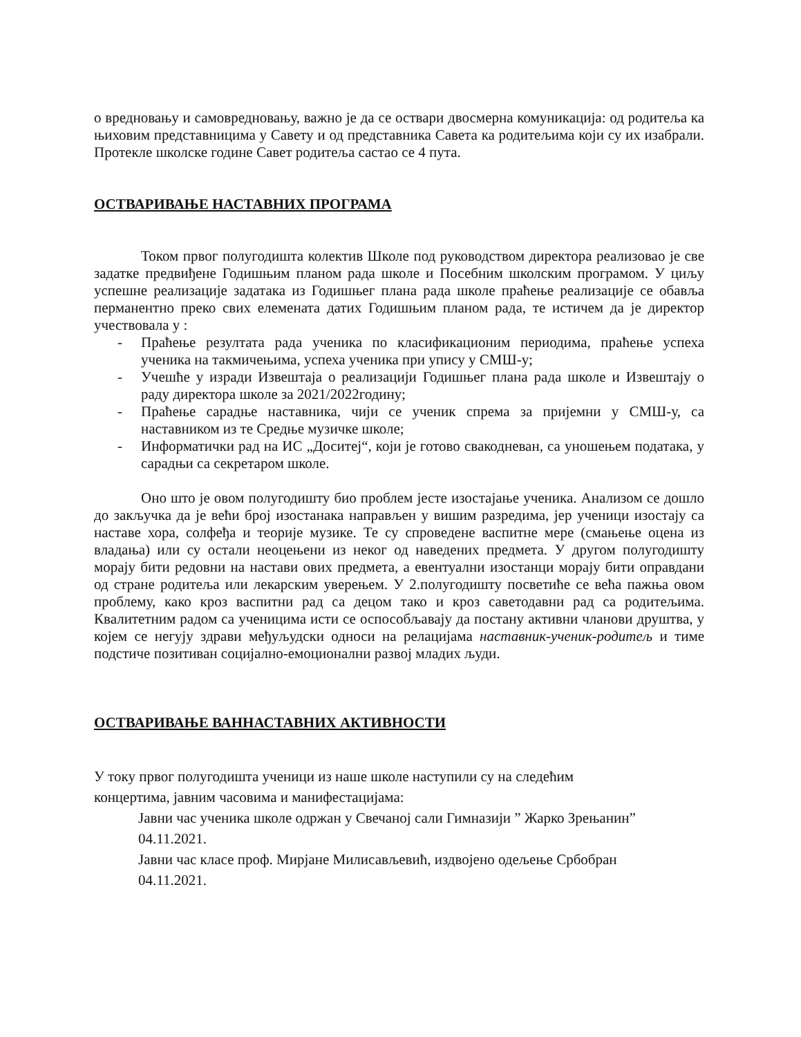о вредновању и самовредновању, важно је да се оствари двосмерна комуникација: од родитеља ка њиховим представницима у Савету и од представника Савета ка родитељима који су их изабрали. Протекле школске године Савет родитеља састао се 4 пута.
ОСТВАРИВАЊЕ НАСТАВНИХ ПРОГРАМА
Током првог полугодишта колектив Школе под руководством директора реализовао је све задатке предвиђене Годишњим планом рада школе и Посебним школским програмом. У циљу успешне реализације задатака из Годишњег плана рада школе праћење реализације се обавља перманентно преко свих елемената датих Годишњим планом рада, те истичем да је директор учествовала у :
- Праћење резултата рада ученика по класификационим периодима, праћење успеха ученика на такмичењима, успеха ученика при упису у СМШ-у;
- Учешће у изради Извештаја о реализацији Годишњег плана рада школе и Извештају о раду директора школе за 2021/2022годину;
- Праћење сарадње наставника, чији се ученик спрема за пријемни у СМШ-у, са наставником из те Средње музичке школе;
- Информатички рад на ИС „Доситеј“, који је готово свакодневан, са уношењем података, у сарадњи са секретаром школе.
Оно што је овом полугодишту био проблем јесте изостајање ученика. Анализом се дошло до закључка да је већи број изостанака направљен у вишим разредима, јер ученици изостају са наставе хора, солфеђа и теорије музике. Те су спроведене васпитне мере (смањење оцена из владања) или су остали неоцењени из неког од наведених предмета. У другом полугодишту морају бити редовни на настави ових предмета, а евентуални изостанци морају бити оправдани од стране родитеља или лекарским уверењем. У 2.полугодишту посветиће се већа пажња овом проблему, како кроз васпитни рад са децом тако и кроз саветодавни рад са родитељима. Квалитетним радом са ученицима исти се оспособљавају да постану активни чланови друштва, у којем се негују здрави међуљудски односи на релацијама наставник-ученик-родитељ и тиме подстиче позитиван социјално-емоционални развој младих људи.
ОСТВАРИВАЊЕ ВАННАСТАВНИХ АКТИВНОСТИ
У току првог полугодишта ученици из наше школе наступили су на следећим
концертима, јавним часовима и манифестацијама:
Јавни час ученика школе одржан у Свечаној сали Гимназији ” Жарко Зрењанин”
04.11.2021.
Јавни час класе проф. Мирјане Милисављевић, издвојено одељење Србобран
04.11.2021.